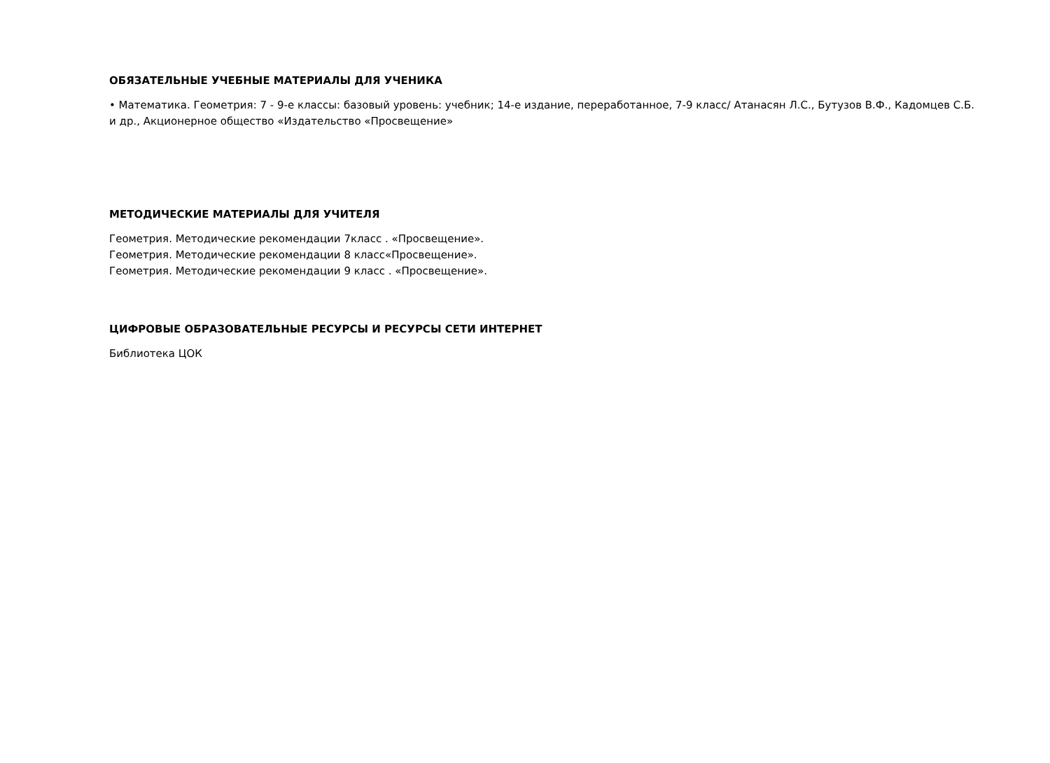ОБЯЗАТЕЛЬНЫЕ УЧЕБНЫЕ МАТЕРИАЛЫ ДЛЯ УЧЕНИКА
• Математика. Геометрия: 7 - 9-е классы: базовый уровень: учебник; 14-е издание, переработанное, 7-9 класс/ Атанасян Л.С., Бутузов В.Ф., Кадомцев С.Б. и др., Акционерное общество «Издательство «Просвещение»
МЕТОДИЧЕСКИЕ МАТЕРИАЛЫ ДЛЯ УЧИТЕЛЯ
Геометрия. Методические рекомендации 7класс . «Просвещение».
Геометрия. Методические рекомендации 8 класс«Просвещение».
Геометрия. Методические рекомендации 9 класс . «Просвещение».
ЦИФРОВЫЕ ОБРАЗОВАТЕЛЬНЫЕ РЕСУРСЫ И РЕСУРСЫ СЕТИ ИНТЕРНЕТ
Библиотека ЦОК